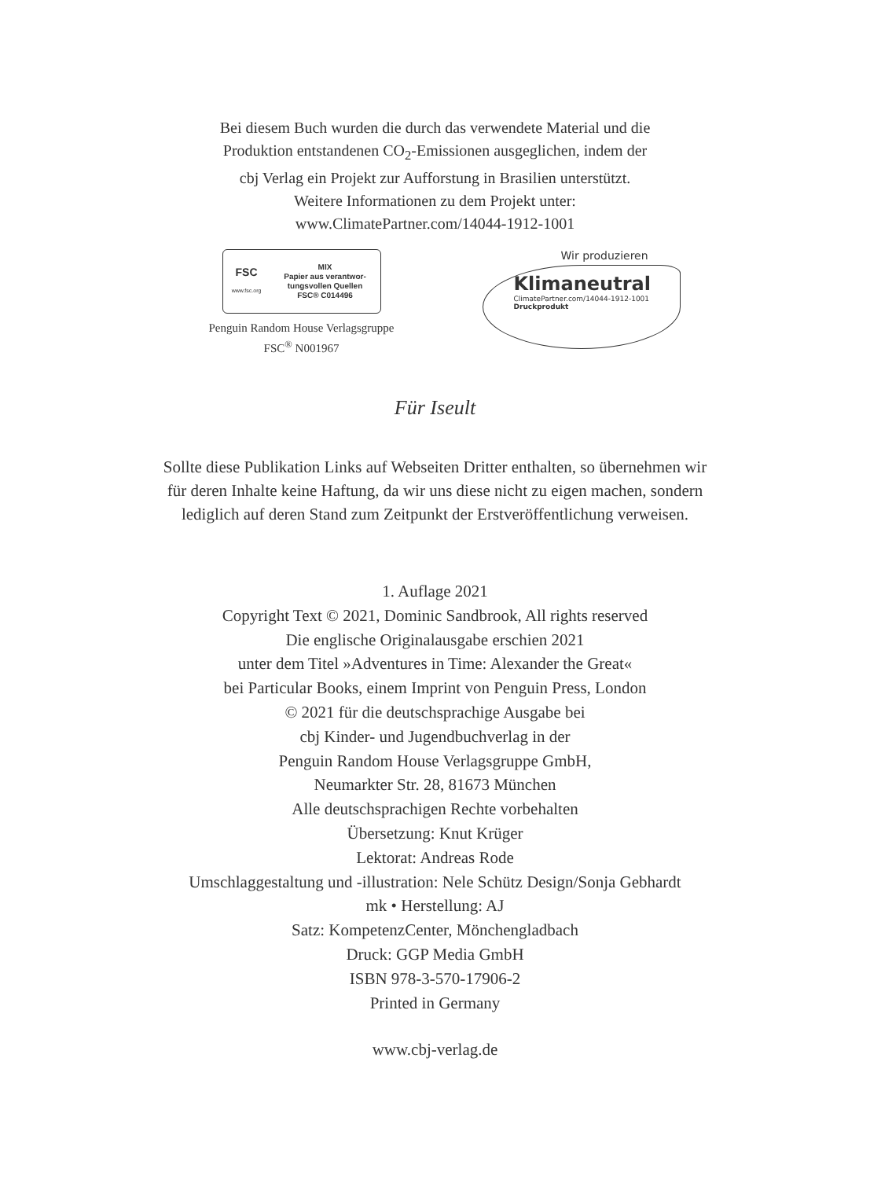Bei diesem Buch wurden die durch das verwendete Material und die
Produktion entstandenen CO<sub>2</sub>-Emissionen ausgeglichen, indem der
cbj Verlag ein Projekt zur Aufforstung in Brasilien unterstützt.
Weitere Informationen zu dem Projekt unter:
www.ClimatePartner.com/14044-1912-1001
FSC
www.fsc.org
MIX
Papier aus verantwor-
tungsvollen Quellen
FSC® C014496
Penguin Random House Verlagsgruppe
FSC<sup>®</sup> N001967
Wir produzieren
Klimaneutral
ClimatePartner.com/14044-1912-1001
Druckprodukt
Für Iseult
Sollte diese Publikation Links auf Webseiten Dritter enthalten, so übernehmen wir
für deren Inhalte keine Haftung, da wir uns diese nicht zu eigen machen, sondern
lediglich auf deren Stand zum Zeitpunkt der Erstveröffentlichung verweisen.
1. Auflage 2021
Copyright Text © 2021, Dominic Sandbrook, All rights reserved
Die englische Originalausgabe erschien 2021
unter dem Titel »Adventures in Time: Alexander the Great«
bei Particular Books, einem Imprint von Penguin Press, London
© 2021 für die deutschsprachige Ausgabe bei
cbj Kinder- und Jugendbuchverlag in der
Penguin Random House Verlagsgruppe GmbH,
Neumarkter Str. 28, 81673 München
Alle deutschsprachigen Rechte vorbehalten
Übersetzung: Knut Krüger
Lektorat: Andreas Rode
Umschlaggestaltung und -illustration: Nele Schütz Design/Sonja Gebhardt
mk • Herstellung: AJ
Satz: KompetenzCenter, Mönchengladbach
Druck: GGP Media GmbH
ISBN 978-3-570-17906-2
Printed in Germany
www.cbj-verlag.de